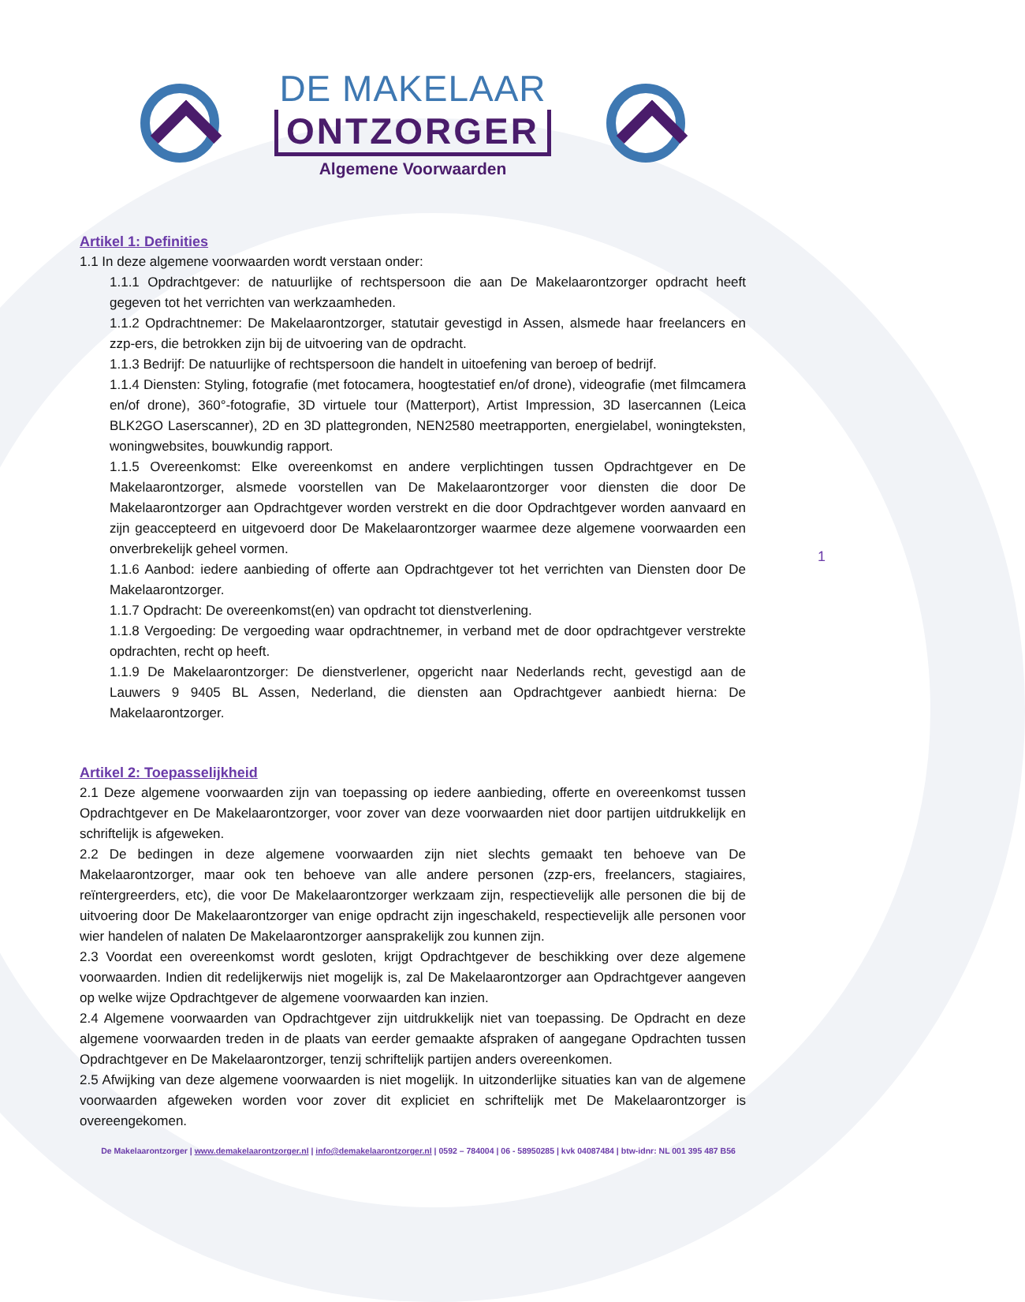DE MAKELAAR
ONTZORGER
Algemene Voorwaarden
Artikel 1: Definities
1.1 In deze algemene voorwaarden wordt verstaan onder:
1.1.1 Opdrachtgever: de natuurlijke of rechtspersoon die aan De Makelaarontzorger opdracht heeft gegeven tot het verrichten van werkzaamheden.
1.1.2 Opdrachtnemer: De Makelaarontzorger, statutair gevestigd in Assen, alsmede haar freelancers en zzp-ers, die betrokken zijn bij de uitvoering van de opdracht.
1.1.3 Bedrijf: De natuurlijke of rechtspersoon die handelt in uitoefening van beroep of bedrijf.
1.1.4 Diensten: Styling, fotografie (met fotocamera, hoogtestatief en/of drone), videografie (met filmcamera en/of drone), 360°-fotografie, 3D virtuele tour (Matterport), Artist Impression, 3D lasercannen (Leica BLK2GO Laserscanner), 2D en 3D plattegronden, NEN2580 meetrapporten, energielabel, woningteksten, woningwebsites, bouwkundig rapport.
1.1.5 Overeenkomst: Elke overeenkomst en andere verplichtingen tussen Opdrachtgever en De Makelaarontzorger, alsmede voorstellen van De Makelaarontzorger voor diensten die door De Makelaarontzorger aan Opdrachtgever worden verstrekt en die door Opdrachtgever worden aanvaard en zijn geaccepteerd en uitgevoerd door De Makelaarontzorger waarmee deze algemene voorwaarden een onverbrekelijk geheel vormen.
1.1.6 Aanbod: iedere aanbieding of offerte aan Opdrachtgever tot het verrichten van Diensten door De Makelaarontzorger.
1.1.7 Opdracht: De overeenkomst(en) van opdracht tot dienstverlening.
1.1.8 Vergoeding: De vergoeding waar opdrachtnemer, in verband met de door opdrachtgever verstrekte opdrachten, recht op heeft.
1.1.9 De Makelaarontzorger: De dienstverlener, opgericht naar Nederlands recht, gevestigd aan de Lauwers 9 9405 BL Assen, Nederland, die diensten aan Opdrachtgever aanbiedt hierna: De Makelaarontzorger.
Artikel 2: Toepasselijkheid
2.1 Deze algemene voorwaarden zijn van toepassing op iedere aanbieding, offerte en overeenkomst tussen Opdrachtgever en De Makelaarontzorger, voor zover van deze voorwaarden niet door partijen uitdrukkelijk en schriftelijk is afgeweken.
2.2 De bedingen in deze algemene voorwaarden zijn niet slechts gemaakt ten behoeve van De Makelaarontzorger, maar ook ten behoeve van alle andere personen (zzp-ers, freelancers, stagiaires, reïntergreerders, etc), die voor De Makelaarontzorger werkzaam zijn, respectievelijk alle personen die bij de uitvoering door De Makelaarontzorger van enige opdracht zijn ingeschakeld, respectievelijk alle personen voor wier handelen of nalaten De Makelaarontzorger aansprakelijk zou kunnen zijn.
2.3 Voordat een overeenkomst wordt gesloten, krijgt Opdrachtgever de beschikking over deze algemene voorwaarden. Indien dit redelijkerwijs niet mogelijk is, zal De Makelaarontzorger aan Opdrachtgever aangeven op welke wijze Opdrachtgever de algemene voorwaarden kan inzien.
2.4 Algemene voorwaarden van Opdrachtgever zijn uitdrukkelijk niet van toepassing. De Opdracht en deze algemene voorwaarden treden in de plaats van eerder gemaakte afspraken of aangegane Opdrachten tussen Opdrachtgever en De Makelaarontzorger, tenzij schriftelijk partijen anders overeenkomen.
2.5 Afwijking van deze algemene voorwaarden is niet mogelijk. In uitzonderlijke situaties kan van de algemene voorwaarden afgeweken worden voor zover dit expliciet en schriftelijk met De Makelaarontzorger is overeengekomen.
1
De Makelaarontzorger | www.demakelaarontzorger.nl | info@demakelaarontzorger.nl | 0592 – 784004 | 06 - 58950285 | kvk 04087484 | btw-idnr: NL 001 395 487 B56